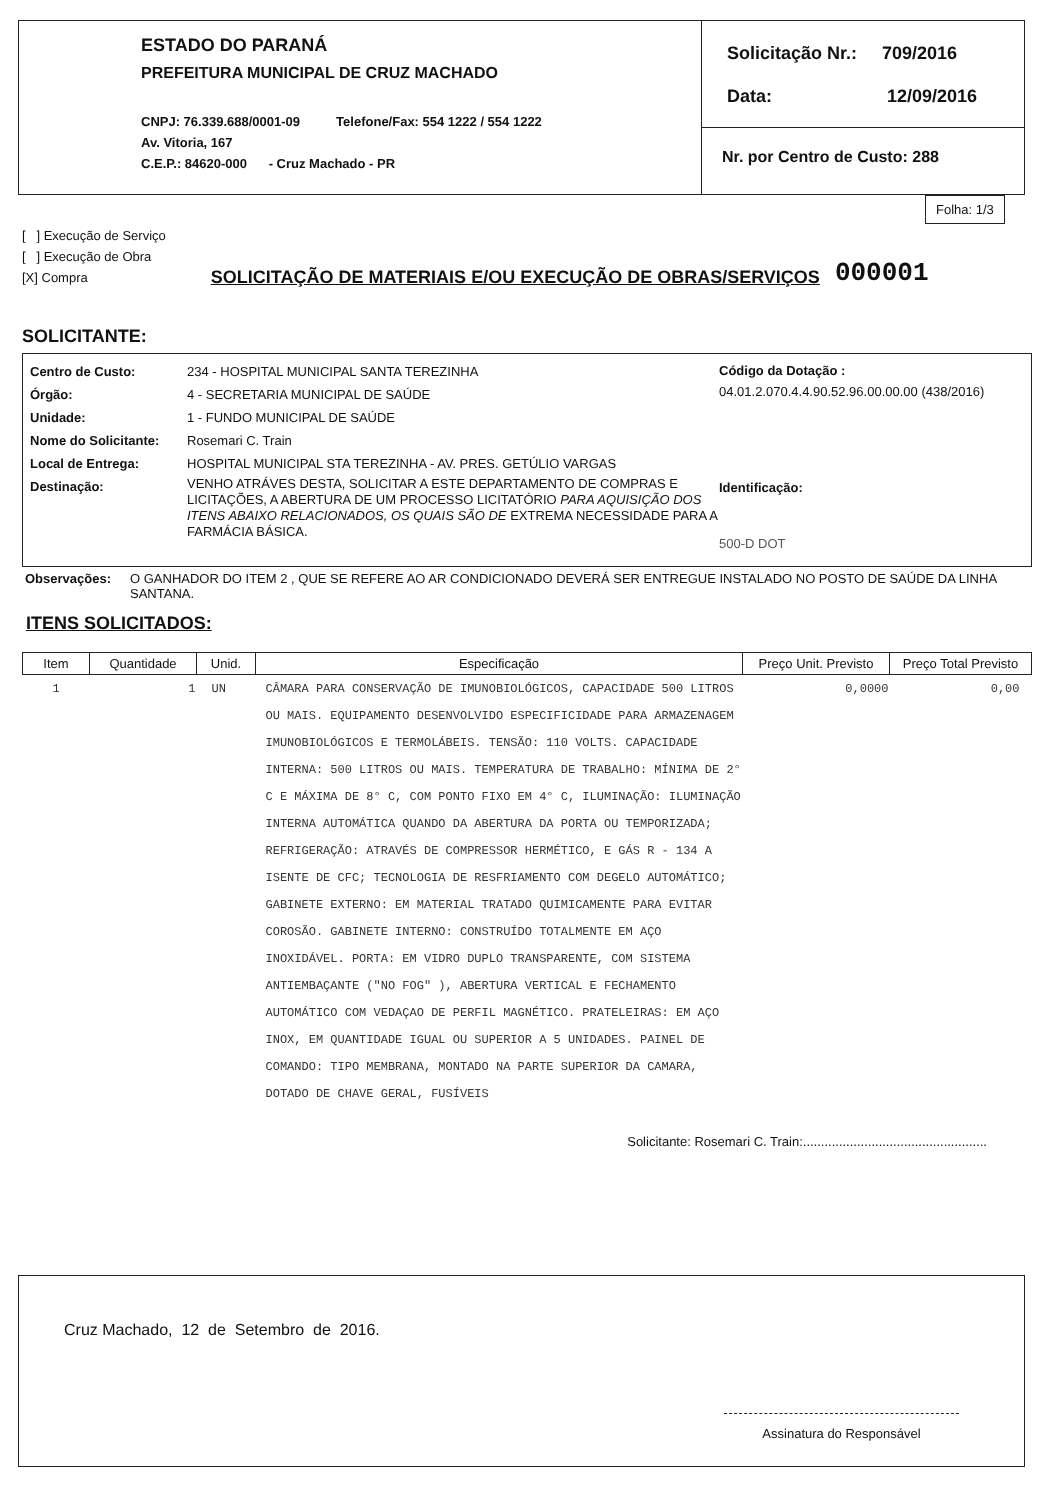ESTADO DO PARANÁ
PREFEITURA MUNICIPAL DE CRUZ MACHADO
CNPJ: 76.339.688/0001-09 Telefone/Fax: 554 1222 / 554 1222
Av. Vitoria, 167
C.E.P.: 84620-000 - Cruz Machado - PR
Solicitação Nr.: 709/2016
Data: 12/09/2016
Nr. por Centro de Custo: 288
Folha: 1/3
[ ] Execução de Serviço
[ ] Execução de Obra
[X] Compra
SOLICITAÇÃO DE MATERIAIS E/OU EXECUÇÃO DE OBRAS/SERVIÇOS
000001
SOLICITANTE:
| Centro de Custo: | 234 - HOSPITAL MUNICIPAL SANTA TEREZINHA |
| Órgão: | 4 - SECRETARIA MUNICIPAL DE SAÚDE |
| Unidade: | 1 - FUNDO MUNICIPAL DE SAÚDE |
| Nome do Solicitante: | Rosemari C. Train |
| Local de Entrega: | HOSPITAL MUNICIPAL STA TEREZINHA - AV. PRES. GETÚLIO VARGAS |
| Destinação: | VENHO ATRÁVES DESTA, SOLICITAR A ESTE DEPARTAMENTO DE COMPRAS E LICITAÇÕES, A ABERTURA DE UM PROCESSO LICITATÓRIO PARA AQUISIÇÃO DOS ITENS ABAIXO RELACIONADOS, OS QUAIS SÃO DE EXTREMA NECESSIDADE PARA A FARMÁCIA BÁSICA. |
Código da Dotação :
04.01.2.070.4.4.90.52.96.00.00.00 (438/2016)
Identificação:
500-D DOT
Observações: O GANHADOR DO ITEM 2 , QUE SE REFERE AO AR CONDICIONADO DEVERÁ SER ENTREGUE INSTALADO NO POSTO DE SAÚDE DA LINHA SANTANA.
ITENS SOLICITADOS:
| Item | Quantidade | Unid. | Especificação | Preço Unit. Previsto | Preço Total Previsto |
| --- | --- | --- | --- | --- | --- |
| 1 | 1 | UN | CÂMARA PARA CONSERVAÇÃO DE IMUNOBIOLÓGICOS, CAPACIDADE 500 LITROS OU MAIS. EQUIPAMENTO DESENVOLVIDO ESPECIFICIDADE PARA ARMAZENAGEM IMUNOBIOLÓGICOS E TERMOLÁBEIS. TENSÃO: 110 VOLTS. CAPACIDADE INTERNA: 500 LITROS OU MAIS. TEMPERATURA DE TRABALHO: MÍNIMA DE 2° C E MÁXIMA DE 8° C, COM PONTO FIXO EM 4° C, ILUMINAÇÃO: ILUMINAÇÃO INTERNA AUTOMÁTICA QUANDO DA ABERTURA DA PORTA OU TEMPORIZADA; REFRIGERAÇÃO: ATRAVÉS DE COMPRESSOR HERMÉTICO, E GÁS R - 134 A ISENTE DE CFC; TECNOLOGIA DE RESFRIAMENTO COM DEGELO AUTOMÁTICO; GABINETE EXTERNO: EM MATERIAL TRATADO QUIMICAMENTE PARA EVITAR COROSÃO. GABINETE INTERNO: CONSTRUÍDO TOTALMENTE EM AÇO INOXIDÁVEL. PORTA: EM VIDRO DUPLO TRANSPARENTE, COM SISTEMA ANTIEMBAÇANTE ("NO FOG" ), ABERTURA VERTICAL E FECHAMENTO AUTOMÁTICO COM VEDAÇAO DE PERFIL MAGNÉTICO. PRATELEIRAS: EM AÇO INOX, EM QUANTIDADE IGUAL OU SUPERIOR A 5 UNIDADES. PAINEL DE COMANDO: TIPO MEMBRANA, MONTADO NA PARTE SUPERIOR DA CAMARA, DOTADO DE CHAVE GERAL, FUSÍVEIS | 0,0000 | 0,00 |
Solicitante: Rosemari C. Train:...................................................
Cruz Machado, 12 de Setembro de 2016.
Assinatura do Responsável